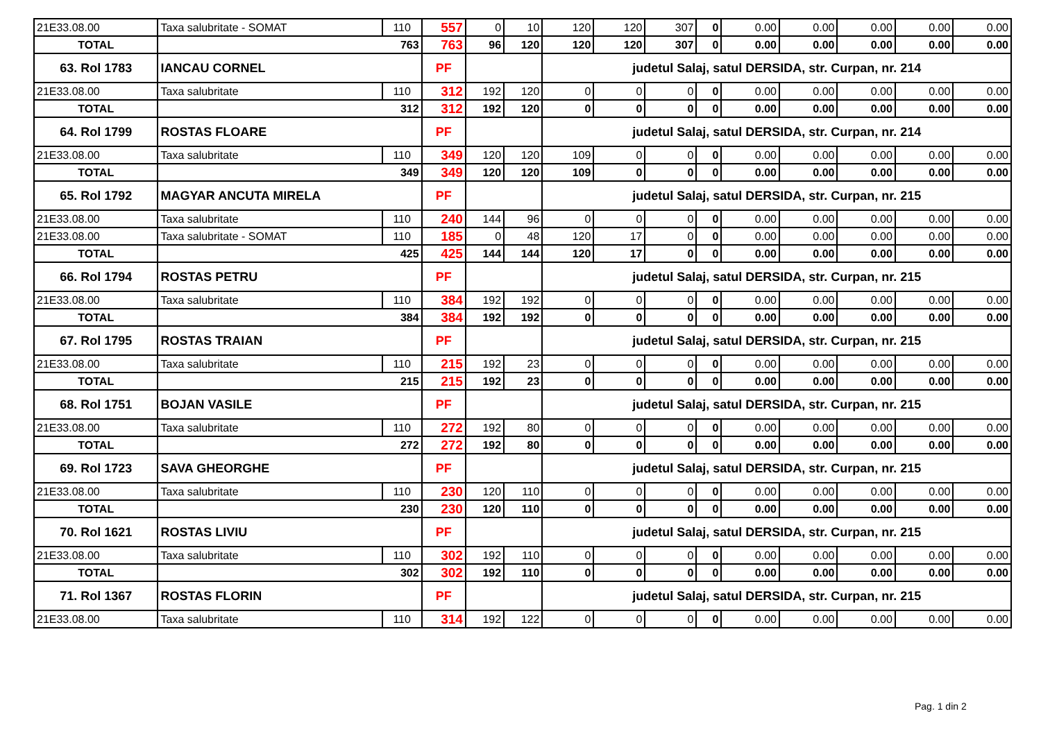| 21E33.08.00 | Taxa salubritate - SOMAT | 110 | 557 | 0 | 10 | 120 | 120 | 307 | 0 | 0.00 | 0.00 | 0.00 | 0.00 | 0.00 |
| TOTAL | 763 | | 763 | 96 | 120 | 120 | 120 | 307 | 0 | 0.00 | 0.00 | 0.00 | 0.00 | 0.00 |
| 63. Rol 1783 | IANCAU CORNEL | | PF | | | judetul Salaj, satul DERSIDA, str. Curpan, nr. 214 | | | | | | | | |
| 21E33.08.00 | Taxa salubritate | 110 | 312 | 192 | 120 | 0 | 0 | 0 | 0 | 0.00 | 0.00 | 0.00 | 0.00 | 0.00 |
| TOTAL | 312 | | 312 | 192 | 120 | 0 | 0 | 0 | 0 | 0.00 | 0.00 | 0.00 | 0.00 | 0.00 |
| 64. Rol 1799 | ROSTAS FLOARE | | PF | | | judetul Salaj, satul DERSIDA, str. Curpan, nr. 214 | | | | | | | | |
| 21E33.08.00 | Taxa salubritate | 110 | 349 | 120 | 120 | 109 | 0 | 0 | 0 | 0.00 | 0.00 | 0.00 | 0.00 | 0.00 |
| TOTAL | 349 | | 349 | 120 | 120 | 109 | 0 | 0 | 0 | 0.00 | 0.00 | 0.00 | 0.00 | 0.00 |
| 65. Rol 1792 | MAGYAR ANCUTA MIRELA | | PF | | | judetul Salaj, satul DERSIDA, str. Curpan, nr. 215 | | | | | | | | |
| 21E33.08.00 | Taxa salubritate | 110 | 240 | 144 | 96 | 0 | 0 | 0 | 0 | 0.00 | 0.00 | 0.00 | 0.00 | 0.00 |
| 21E33.08.00 | Taxa salubritate - SOMAT | 110 | 185 | 0 | 48 | 120 | 17 | 0 | 0 | 0.00 | 0.00 | 0.00 | 0.00 | 0.00 |
| TOTAL | 425 | | 425 | 144 | 144 | 120 | 17 | 0 | 0 | 0.00 | 0.00 | 0.00 | 0.00 | 0.00 |
| 66. Rol 1794 | ROSTAS PETRU | | PF | | | judetul Salaj, satul DERSIDA, str. Curpan, nr. 215 | | | | | | | | |
| 21E33.08.00 | Taxa salubritate | 110 | 384 | 192 | 192 | 0 | 0 | 0 | 0 | 0.00 | 0.00 | 0.00 | 0.00 | 0.00 |
| TOTAL | 384 | | 384 | 192 | 192 | 0 | 0 | 0 | 0 | 0.00 | 0.00 | 0.00 | 0.00 | 0.00 |
| 67. Rol 1795 | ROSTAS TRAIAN | | PF | | | judetul Salaj, satul DERSIDA, str. Curpan, nr. 215 | | | | | | | | |
| 21E33.08.00 | Taxa salubritate | 110 | 215 | 192 | 23 | 0 | 0 | 0 | 0 | 0.00 | 0.00 | 0.00 | 0.00 | 0.00 |
| TOTAL | 215 | | 215 | 192 | 23 | 0 | 0 | 0 | 0 | 0.00 | 0.00 | 0.00 | 0.00 | 0.00 |
| 68. Rol 1751 | BOJAN VASILE | | PF | | | judetul Salaj, satul DERSIDA, str. Curpan, nr. 215 | | | | | | | | |
| 21E33.08.00 | Taxa salubritate | 110 | 272 | 192 | 80 | 0 | 0 | 0 | 0 | 0.00 | 0.00 | 0.00 | 0.00 | 0.00 |
| TOTAL | 272 | | 272 | 192 | 80 | 0 | 0 | 0 | 0 | 0.00 | 0.00 | 0.00 | 0.00 | 0.00 |
| 69. Rol 1723 | SAVA GHEORGHE | | PF | | | judetul Salaj, satul DERSIDA, str. Curpan, nr. 215 | | | | | | | | |
| 21E33.08.00 | Taxa salubritate | 110 | 230 | 120 | 110 | 0 | 0 | 0 | 0 | 0.00 | 0.00 | 0.00 | 0.00 | 0.00 |
| TOTAL | 230 | | 230 | 120 | 110 | 0 | 0 | 0 | 0 | 0.00 | 0.00 | 0.00 | 0.00 | 0.00 |
| 70. Rol 1621 | ROSTAS LIVIU | | PF | | | judetul Salaj, satul DERSIDA, str. Curpan, nr. 215 | | | | | | | | |
| 21E33.08.00 | Taxa salubritate | 110 | 302 | 192 | 110 | 0 | 0 | 0 | 0 | 0.00 | 0.00 | 0.00 | 0.00 | 0.00 |
| TOTAL | 302 | | 302 | 192 | 110 | 0 | 0 | 0 | 0 | 0.00 | 0.00 | 0.00 | 0.00 | 0.00 |
| 71. Rol 1367 | ROSTAS FLORIN | | PF | | | judetul Salaj, satul DERSIDA, str. Curpan, nr. 215 | | | | | | | | |
| 21E33.08.00 | Taxa salubritate | 110 | 314 | 192 | 122 | 0 | 0 | 0 | 0 | 0.00 | 0.00 | 0.00 | 0.00 | 0.00 |
Pag. 1 din 2